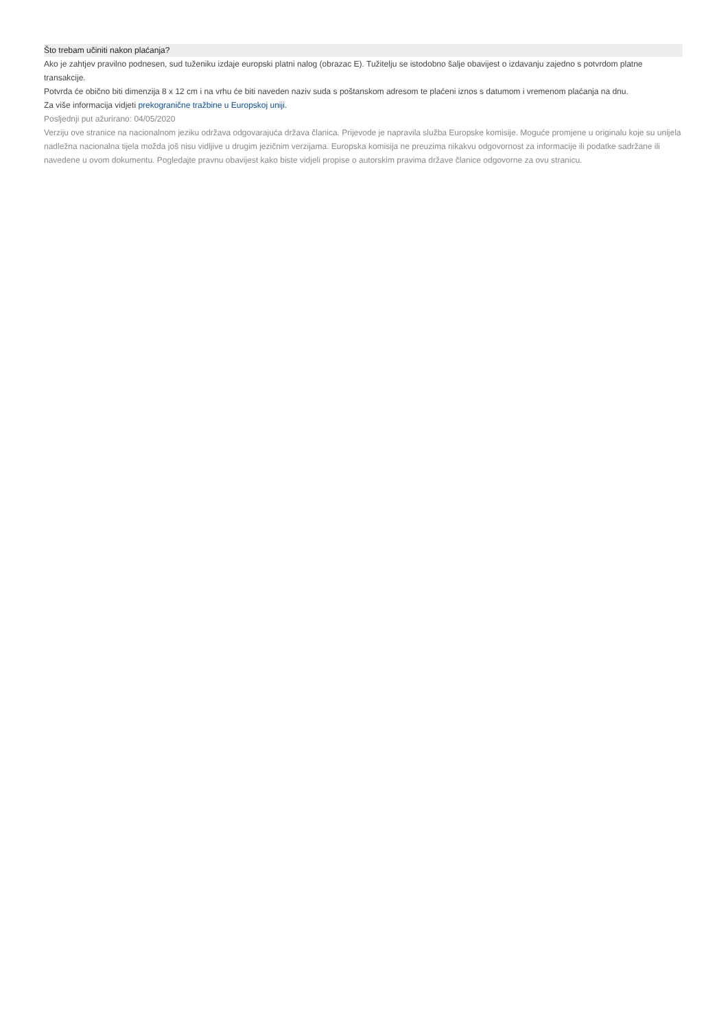Što trebam učiniti nakon plaćanja?
Ako je zahtjev pravilno podnesen, sud tuženiku izdaje europski platni nalog (obrazac E). Tužitelju se istodobno šalje obavijest o izdavanju zajedno s potvrdom platne transakcije.
Potvrda će obično biti dimenzija 8 x 12 cm i na vrhu će biti naveden naziv suda s poštanskom adresom te plaćeni iznos s datumom i vremenom plaćanja na dnu.
Za više informacija vidjeti prekogranične tražbine u Europskoj uniji.
Posljednji put ažurirano: 04/05/2020
Verziju ove stranice na nacionalnom jeziku održava odgovarajuća država članica. Prijevode je napravila služba Europske komisije. Moguće promjene u originalu koje su unijela nadležna nacionalna tijela možda još nisu vidljive u drugim jezičnim verzijama. Europska komisija ne preuzima nikakvu odgovornost za informacije ili podatke sadržane ili navedene u ovom dokumentu. Pogledajte pravnu obavijest kako biste vidjeli propise o autorskim pravima države članice odgovorne za ovu stranicu.